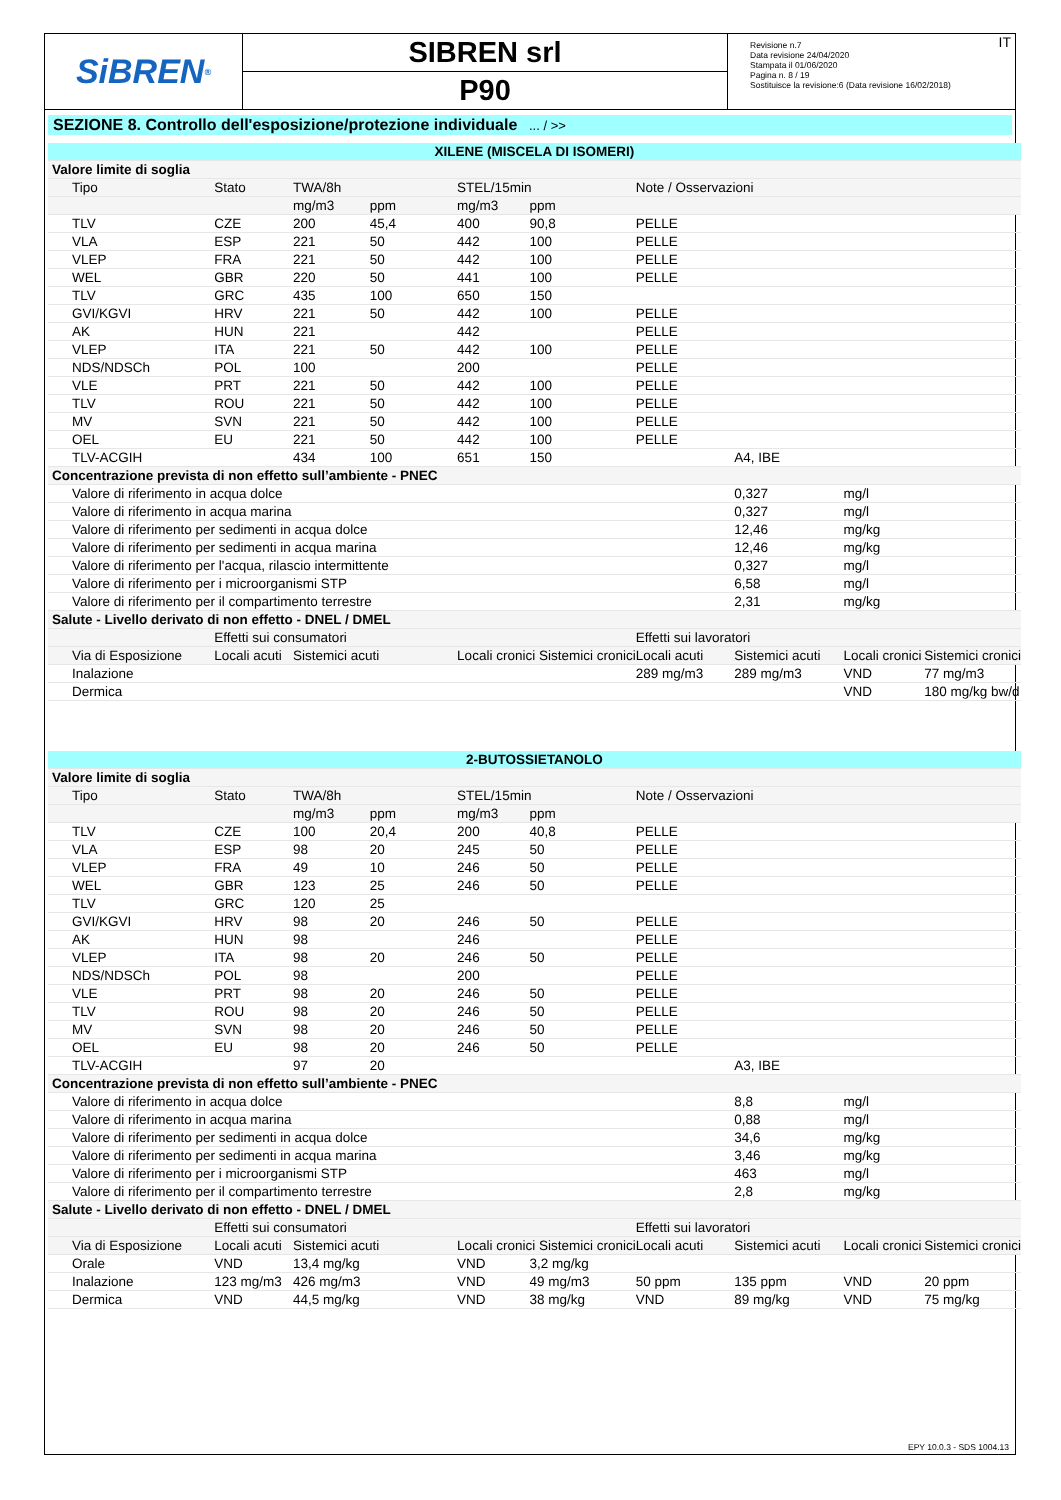SiBREN<sup>®</sup>
SIBREN srl
P90
Revisione n.7
Data revisione 24/04/2020
Stampata il 01/06/2020
Pagina n. 8 / 19
Sostituisce la revisione:6 (Data revisione 16/02/2018)
IT
SEZIONE 8. Controllo dell'esposizione/protezione individuale ... / >>
| XILENE (MISCELA DI ISOMERI) | | | | | | | | | |
| Valore limite di soglia | | | | | | | | | |
| Tipo | Stato | TWA/8h | | STEL/15min | | Note / Osservazioni | | | |
| | | mg/m3 | ppm | mg/m3 | ppm | | | | |
| TLV | CZE | 200 | 45,4 | 400 | 90,8 | PELLE | | | |
| VLA | ESP | 221 | 50 | 442 | 100 | PELLE | | | |
| VLEP | FRA | 221 | 50 | 442 | 100 | PELLE | | | |
| WEL | GBR | 220 | 50 | 441 | 100 | PELLE | | | |
| TLV | GRC | 435 | 100 | 650 | 150 | | | | |
| GVI/KGVI | HRV | 221 | 50 | 442 | 100 | PELLE | | | |
| AK | HUN | 221 | | 442 | | PELLE | | | |
| VLEP | ITA | 221 | 50 | 442 | 100 | PELLE | | | |
| NDS/NDSCh | POL | 100 | | 200 | | PELLE | | | |
| VLE | PRT | 221 | 50 | 442 | 100 | PELLE | | | |
| TLV | ROU | 221 | 50 | 442 | 100 | PELLE | | | |
| MV | SVN | 221 | 50 | 442 | 100 | PELLE | | | |
| OEL | EU | 221 | 50 | 442 | 100 | PELLE | | | |
| TLV-ACGIH | | 434 | 100 | 651 | 150 | | A4, IBE | | |
| Concentrazione prevista di non effetto sull’ambiente - PNEC | | | | | | | | | |
| Valore di riferimento in acqua dolce | | | | | | | 0,327 | mg/l | |
| Valore di riferimento in acqua marina | | | | | | | 0,327 | mg/l | |
| Valore di riferimento per sedimenti in acqua dolce | | | | | | | 12,46 | mg/kg | |
| Valore di riferimento per sedimenti in acqua marina | | | | | | | 12,46 | mg/kg | |
| Valore di riferimento per l'acqua, rilascio intermittente | | | | | | | 0,327 | mg/l | |
| Valore di riferimento per i microorganismi STP | | | | | | | 6,58 | mg/l | |
| Valore di riferimento per il compartimento terrestre | | | | | | | 2,31 | mg/kg | |
| Salute - Livello derivato di non effetto - DNEL / DMEL | | | | | | | | | |
| | Effetti sui consumatori | | | | | Effetti sui lavoratori | | | |
| Via di Esposizione | Locali acuti | Sistemici acuti | | Locali cronici Sistemici cronici | | Locali acuti | Sistemici acuti | Locali cronici | Sistemici cronici |
| Inalazione | | | | | | 289 mg/m3 | 289 mg/m3 | VND | 77 mg/m3 |
| Dermica | | | | | | | | VND | 180 mg/kg bw/d |
| 2-BUTOSSIETANOLO | | | | | | | | | |
| Valore limite di soglia | | | | | | | | | |
| Tipo | Stato | TWA/8h | | STEL/15min | | Note / Osservazioni | | | |
| | | mg/m3 | ppm | mg/m3 | ppm | | | | |
| TLV | CZE | 100 | 20,4 | 200 | 40,8 | PELLE | | | |
| VLA | ESP | 98 | 20 | 245 | 50 | PELLE | | | |
| VLEP | FRA | 49 | 10 | 246 | 50 | PELLE | | | |
| WEL | GBR | 123 | 25 | 246 | 50 | PELLE | | | |
| TLV | GRC | 120 | 25 | | | | | | |
| GVI/KGVI | HRV | 98 | 20 | 246 | 50 | PELLE | | | |
| AK | HUN | 98 | | 246 | | PELLE | | | |
| VLEP | ITA | 98 | 20 | 246 | 50 | PELLE | | | |
| NDS/NDSCh | POL | 98 | | 200 | | PELLE | | | |
| VLE | PRT | 98 | 20 | 246 | 50 | PELLE | | | |
| TLV | ROU | 98 | 20 | 246 | 50 | PELLE | | | |
| MV | SVN | 98 | 20 | 246 | 50 | PELLE | | | |
| OEL | EU | 98 | 20 | 246 | 50 | PELLE | | | |
| TLV-ACGIH | | 97 | 20 | | | | A3, IBE | | |
| Concentrazione prevista di non effetto sull’ambiente - PNEC | | | | | | | | | |
| Valore di riferimento in acqua dolce | | | | | | | 8,8 | mg/l | |
| Valore di riferimento in acqua marina | | | | | | | 0,88 | mg/l | |
| Valore di riferimento per sedimenti in acqua dolce | | | | | | | 34,6 | mg/kg | |
| Valore di riferimento per sedimenti in acqua marina | | | | | | | 3,46 | mg/kg | |
| Valore di riferimento per i microorganismi STP | | | | | | | 463 | mg/l | |
| Valore di riferimento per il compartimento terrestre | | | | | | | 2,8 | mg/kg | |
| Salute - Livello derivato di non effetto - DNEL / DMEL | | | | | | | | | |
| | Effetti sui consumatori | | | | | Effetti sui lavoratori | | | |
| Via di Esposizione | Locali acuti | Sistemici acuti | | Locali cronici Sistemici cronici | | Locali acuti | Sistemici acuti | Locali cronici | Sistemici cronici |
| Orale | VND | 13,4 mg/kg | | VND | 3,2 mg/kg | | | | |
| Inalazione | 123 mg/m3 | 426 mg/m3 | | VND | 49 mg/m3 | 50 ppm | 135 ppm | VND | 20 ppm |
| Dermica | VND | 44,5 mg/kg | | VND | 38 mg/kg | VND | 89 mg/kg | VND | 75 mg/kg |
EPY 10.0.3 - SDS 1004.13